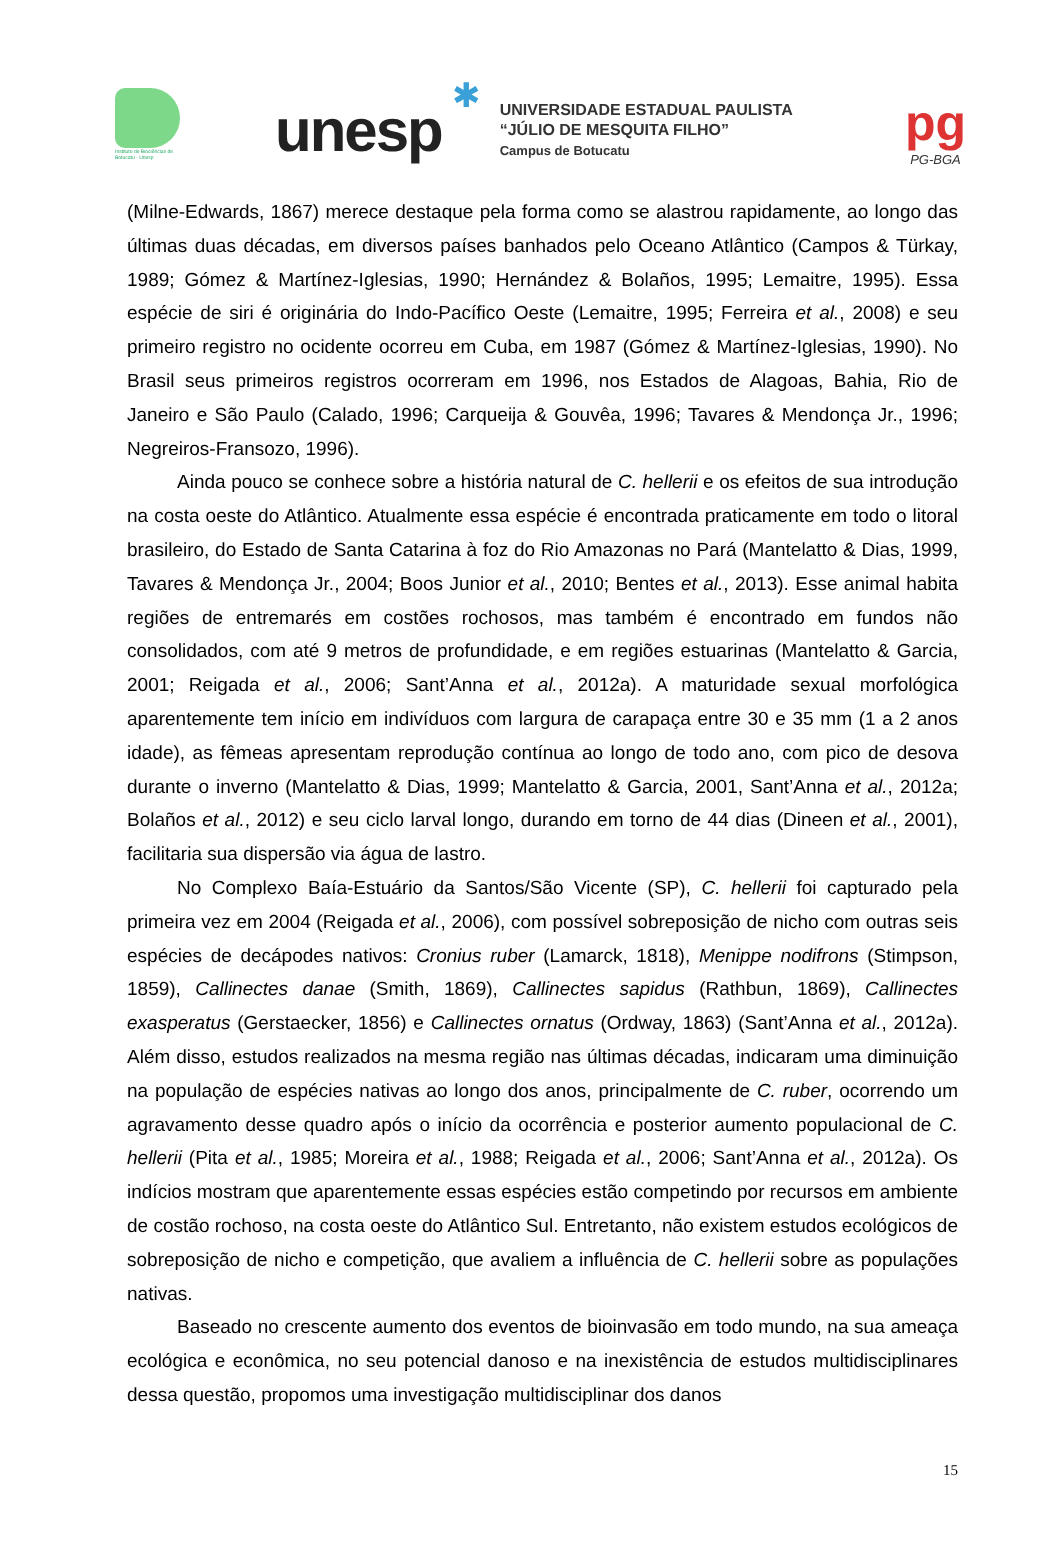Instituto de Biociências de Botucatu - Unesp
unesp
✱
UNIVERSIDADE ESTADUAL PAULISTA
“JÚLIO DE MESQUITA FILHO”
Campus de Botucatu
pg
PG-BGA
(Milne-Edwards, 1867) merece destaque pela forma como se alastrou rapidamente, ao longo das últimas duas décadas, em diversos países banhados pelo Oceano Atlântico (Campos & Türkay, 1989; Gómez & Martínez-Iglesias, 1990; Hernández & Bolaños, 1995; Lemaitre, 1995). Essa espécie de siri é originária do Indo-Pacífico Oeste (Lemaitre, 1995; Ferreira et al., 2008) e seu primeiro registro no ocidente ocorreu em Cuba, em 1987 (Gómez & Martínez-Iglesias, 1990). No Brasil seus primeiros registros ocorreram em 1996, nos Estados de Alagoas, Bahia, Rio de Janeiro e São Paulo (Calado, 1996; Carqueija & Gouvêa, 1996; Tavares & Mendonça Jr., 1996; Negreiros-Fransozo, 1996).
Ainda pouco se conhece sobre a história natural de C. hellerii e os efeitos de sua introdução na costa oeste do Atlântico. Atualmente essa espécie é encontrada praticamente em todo o litoral brasileiro, do Estado de Santa Catarina à foz do Rio Amazonas no Pará (Mantelatto & Dias, 1999, Tavares & Mendonça Jr., 2004; Boos Junior et al., 2010; Bentes et al., 2013). Esse animal habita regiões de entremarés em costões rochosos, mas também é encontrado em fundos não consolidados, com até 9 metros de profundidade, e em regiões estuarinas (Mantelatto & Garcia, 2001; Reigada et al., 2006; Sant’Anna et al., 2012a). A maturidade sexual morfológica aparentemente tem início em indivíduos com largura de carapaça entre 30 e 35 mm (1 a 2 anos idade), as fêmeas apresentam reprodução contínua ao longo de todo ano, com pico de desova durante o inverno (Mantelatto & Dias, 1999; Mantelatto & Garcia, 2001, Sant’Anna et al., 2012a; Bolaños et al., 2012) e seu ciclo larval longo, durando em torno de 44 dias (Dineen et al., 2001), facilitaria sua dispersão via água de lastro.
No Complexo Baía-Estuário da Santos/São Vicente (SP), C. hellerii foi capturado pela primeira vez em 2004 (Reigada et al., 2006), com possível sobreposição de nicho com outras seis espécies de decápodes nativos: Cronius ruber (Lamarck, 1818), Menippe nodifrons (Stimpson, 1859), Callinectes danae (Smith, 1869), Callinectes sapidus (Rathbun, 1869), Callinectes exasperatus (Gerstaecker, 1856) e Callinectes ornatus (Ordway, 1863) (Sant’Anna et al., 2012a). Além disso, estudos realizados na mesma região nas últimas décadas, indicaram uma diminuição na população de espécies nativas ao longo dos anos, principalmente de C. ruber, ocorrendo um agravamento desse quadro após o início da ocorrência e posterior aumento populacional de C. hellerii (Pita et al., 1985; Moreira et al., 1988; Reigada et al., 2006; Sant’Anna et al., 2012a). Os indícios mostram que aparentemente essas espécies estão competindo por recursos em ambiente de costão rochoso, na costa oeste do Atlântico Sul. Entretanto, não existem estudos ecológicos de sobreposição de nicho e competição, que avaliem a influência de C. hellerii sobre as populações nativas.
Baseado no crescente aumento dos eventos de bioinvasão em todo mundo, na sua ameaça ecológica e econômica, no seu potencial danoso e na inexistência de estudos multidisciplinares dessa questão, propomos uma investigação multidisciplinar dos danos
15